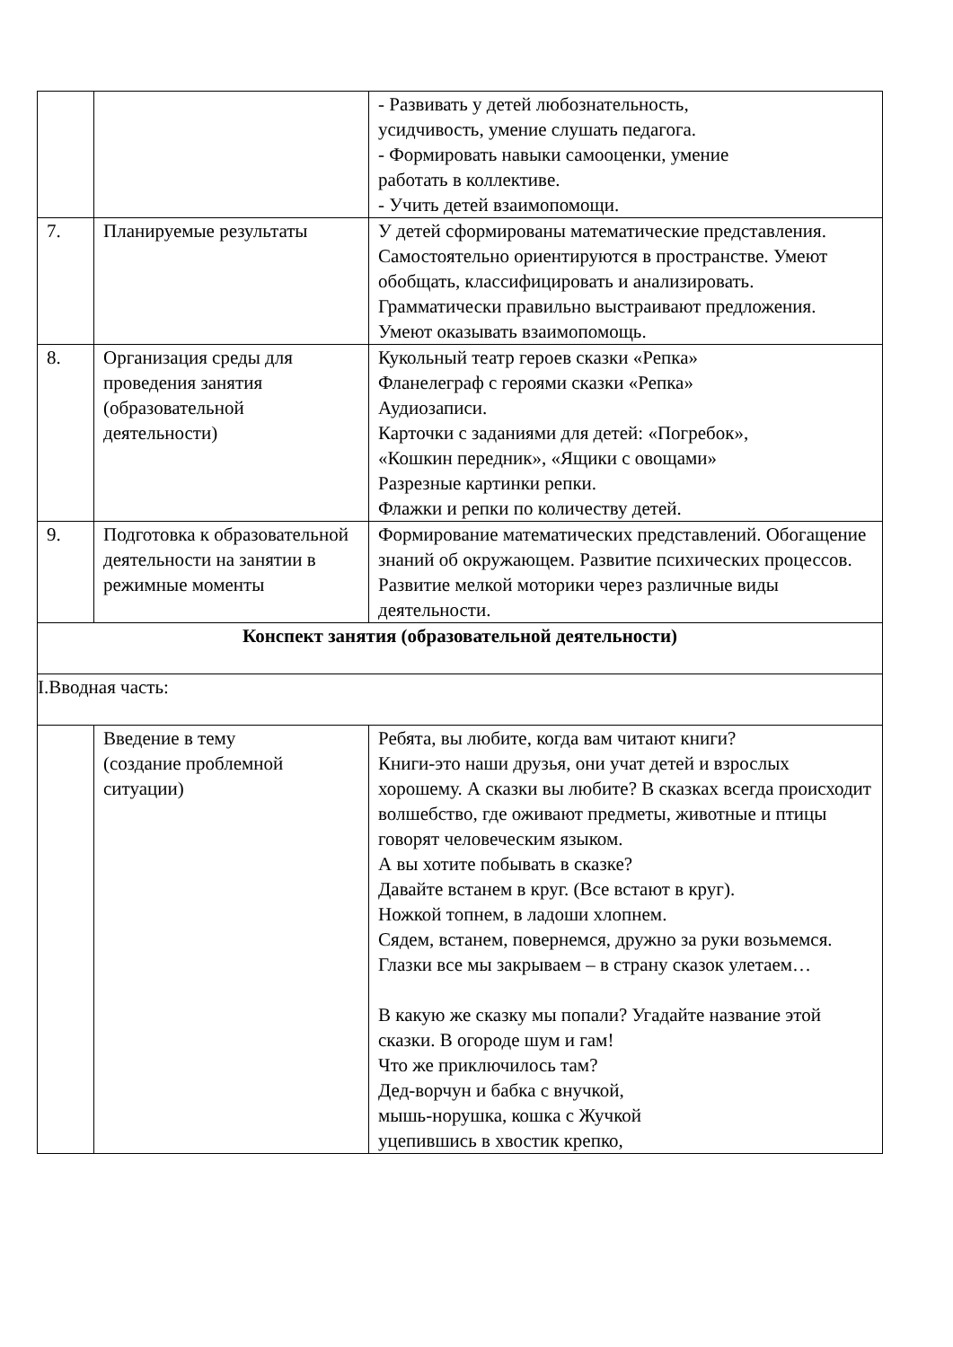| | | - Развивать у детей любознательность, усидчивость, умение слушать педагога. - Формировать навыки самооценки, умение работать в коллективе. - Учить детей взаимопомощи. |
| 7. | Планируемые результаты | У детей сформированы математические представления. Самостоятельно ориентируются в пространстве. Умеют обобщать, классифицировать и анализировать. Грамматически правильно выстраивают предложения. Умеют оказывать взаимопомощь. |
| 8. | Организация среды для проведения занятия (образовательной деятельности) | Кукольный театр героев сказки «Репка» Фланелеграф с героями сказки «Репка» Аудиозаписи. Карточки с заданиями для детей: «Погребок», «Кошкин передник», «Ящики с овощами» Разрезные картинки репки. Флажки и репки по количеству детей. |
| 9. | Подготовка к образовательной деятельности на занятии в режимные моменты | Формирование математических представлений. Обогащение знаний об окружающем. Развитие психических процессов. Развитие мелкой моторики через различные виды деятельности. |
| Конспект занятия (образовательной деятельности) | | |
| I.Вводная часть: | | |
| | Введение в тему (создание проблемной ситуации) | Ребята, вы любите, когда вам читают книги? Книги-это наши друзья, они учат детей и взрослых хорошему. А сказки вы любите? В сказках всегда происходит волшебство, где оживают предметы, животные и птицы говорят человеческим языком. А вы хотите побывать в сказке? Давайте встанем в круг. (Все встают в круг). Ножкой топнем, в ладоши хлопнем. Сядем, встанем, повернемся, дружно за руки возьмемся. Глазки все мы закрываем – в страну сказок улетаем… В какую же сказку мы попали? Угадайте название этой сказки. В огороде шум и гам! Что же приключилось там? Дед-ворчун и бабка с внучкой, мышь-норушка, кошка с Жучкой уцепившись в хвостик крепко, |